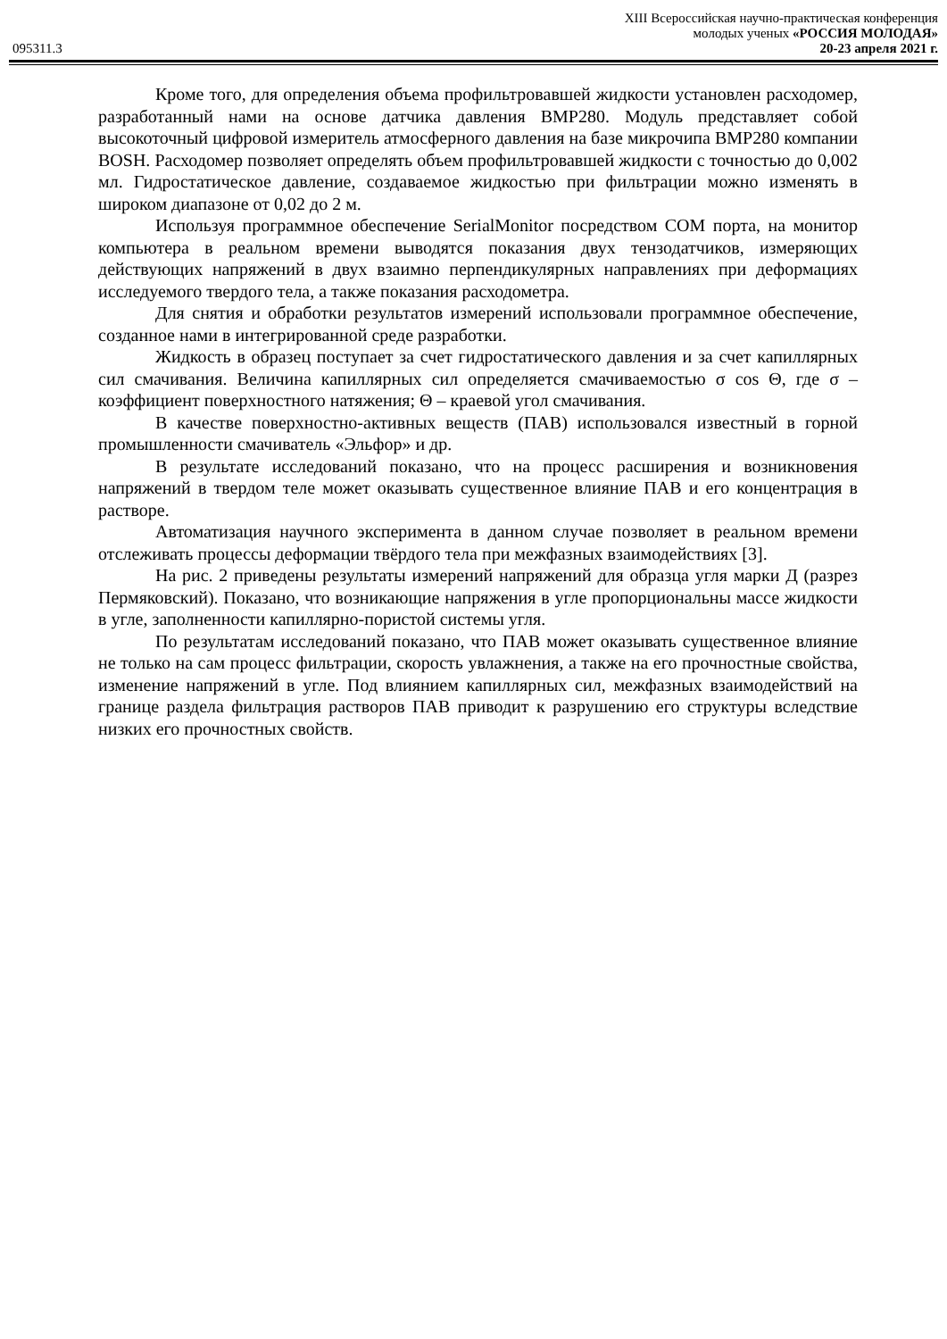XIII Всероссийская научно-практическая конференция
молодых ученых «РОССИЯ МОЛОДАЯ»
095311.3 20-23 апреля 2021 г.
Кроме того, для определения объема профильтровавшей жидкости установлен расходомер, разработанный нами на основе датчика давления BMP280. Модуль представляет собой высокоточный цифровой измеритель атмосферного давления на базе микрочипа BMP280 компании BOSH. Расходомер позволяет определять объем профильтровавшей жидкости с точностью до 0,002 мл. Гидростатическое давление, создаваемое жидкостью при фильтрации можно изменять в широком диапазоне от 0,02 до 2 м.
Используя программное обеспечение SerialMonitor посредством COM порта, на монитор компьютера в реальном времени выводятся показания двух тензодатчиков, измеряющих действующих напряжений в двух взаимно перпендикулярных направлениях при деформациях исследуемого твердого тела, а также показания расходометра.
Для снятия и обработки результатов измерений использовали программное обеспечение, созданное нами в интегрированной среде разработки.
Жидкость в образец поступает за счет гидростатического давления и за счет капиллярных сил смачивания. Величина капиллярных сил определяется смачиваемостью σ cos Θ, где σ – коэффициент поверхностного натяжения; Θ – краевой угол смачивания.
В качестве поверхностно-активных веществ (ПАВ) использовался известный в горной промышленности смачиватель «Эльфор» и др.
В результате исследований показано, что на процесс расширения и возникновения напряжений в твердом теле может оказывать существенное влияние ПАВ и его концентрация в растворе.
Автоматизация научного эксперимента в данном случае позволяет в реальном времени отслеживать процессы деформации твёрдого тела при межфазных взаимодействиях [3].
На рис. 2 приведены результаты измерений напряжений для образца угля марки Д (разрез Пермяковский). Показано, что возникающие напряжения в угле пропорциональны массе жидкости в угле, заполненности капиллярно-пористой системы угля.
По результатам исследований показано, что ПАВ может оказывать существенное влияние не только на сам процесс фильтрации, скорость увлажнения, а также на его прочностные свойства, изменение напряжений в угле. Под влиянием капиллярных сил, межфазных взаимодействий на границе раздела фильтрация растворов ПАВ приводит к разрушению его структуры вследствие низких его прочностных свойств.